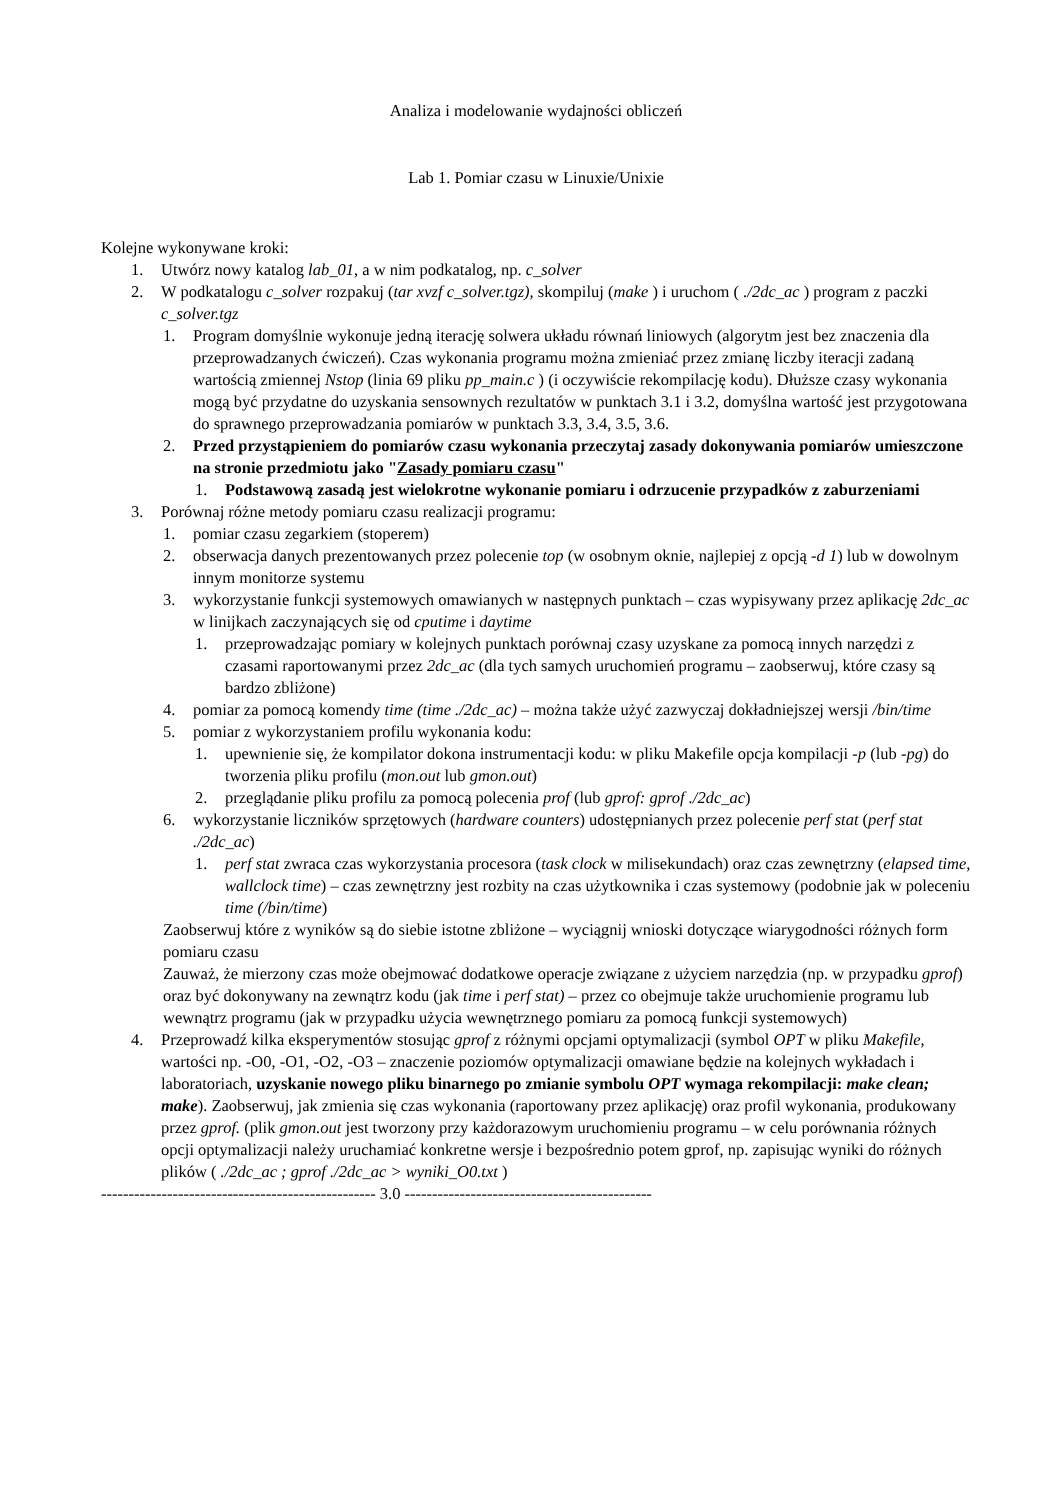Analiza i modelowanie wydajności obliczeń
Lab 1. Pomiar czasu w Linuxie/Unixie
Kolejne wykonywane kroki:
1. Utwórz nowy katalog lab_01, a w nim podkatalog, np. c_solver
2. W podkatalogu c_solver rozpakuj (tar xvzf c_solver.tgz), skompiluj (make ) i uruchom ( ./2dc_ac ) program z paczki c_solver.tgz
1. Program domyślnie wykonuje jedną iterację solwera układu równań liniowych (algorytm jest bez znaczenia dla przeprowadzanych ćwiczeń). Czas wykonania programu można zmieniać przez zmianę liczby iteracji zadaną wartością zmiennej Nstop (linia 69 pliku pp_main.c ) (i oczywiście rekompilację kodu). Dłuższe czasy wykonania mogą być przydatne do uzyskania sensownych rezultatów w punktach 3.1 i 3.2, domyślna wartość jest przygotowana do sprawnego przeprowadzania pomiarów w punktach 3.3, 3.4, 3.5, 3.6.
2. Przed przystąpieniem do pomiarów czasu wykonania przeczytaj zasady dokonywania pomiarów umieszczone na stronie przedmiotu jako "Zasady pomiaru czasu"
1. Podstawową zasadą jest wielokrotne wykonanie pomiaru i odrzucenie przypadków z zaburzeniami
3. Porównaj różne metody pomiaru czasu realizacji programu:
1. pomiar czasu zegarkiem (stoperem)
2. obserwacja danych prezentowanych przez polecenie top (w osobnym oknie, najlepiej z opcją -d 1) lub w dowolnym innym monitorze systemu
3. wykorzystanie funkcji systemowych omawianych w następnych punktach – czas wypisywany przez aplikację 2dc_ac w linijkach zaczynających się od cputime i daytime
1. przeprowadzając pomiary w kolejnych punktach porównaj czasy uzyskane za pomocą innych narzędzi z czasami raportowanymi przez 2dc_ac (dla tych samych uruchomień programu – zaobserwuj, które czasy są bardzo zbliżone)
4. pomiar za pomocą komendy time (time ./2dc_ac) – można także użyć zazwyczaj dokładniejszej wersji /bin/time
5. pomiar z wykorzystaniem profilu wykonania kodu:
1. upewnienie się, że kompilator dokona instrumentacji kodu: w pliku Makefile opcja kompilacji -p (lub -pg) do tworzenia pliku profilu (mon.out lub gmon.out)
2. przeglądanie pliku profilu za pomocą polecenia prof (lub gprof: gprof ./2dc_ac)
6. wykorzystanie liczników sprzętowych (hardware counters) udostępnianych przez polecenie perf stat (perf stat ./2dc_ac)
1. perf stat zwraca czas wykorzystania procesora (task clock w milisekundach) oraz czas zewnętrzny (elapsed time, wallclock time) – czas zewnętrzny jest rozbity na czas użytkownika i czas systemowy (podobnie jak w poleceniu time (/bin/time)
Zaobserwuj które z wyników są do siebie istotne zbliżone – wyciągnij wnioski dotyczące wiarygodności różnych form pomiaru czasu
Zauważ, że mierzony czas może obejmować dodatkowe operacje związane z użyciem narzędzia (np. w przypadku gprof) oraz być dokonywany na zewnątrz kodu (jak time i perf stat) – przez co obejmuje także uruchomienie programu lub wewnątrz programu (jak w przypadku użycia wewnętrznego pomiaru za pomocą funkcji systemowych)
4. Przeprowadź kilka eksperymentów stosując gprof z różnymi opcjami optymalizacji (symbol OPT w pliku Makefile, wartości np. -O0, -O1, -O2, -O3 – znaczenie poziomów optymalizacji omawiane będzie na kolejnych wykładach i laboratoriach, uzyskanie nowego pliku binarnego po zmianie symbolu OPT wymaga rekompilacji: make clean; make). Zaobserwuj, jak zmienia się czas wykonania (raportowany przez aplikację) oraz profil wykonania, produkowany przez gprof. (plik gmon.out jest tworzony przy każdorazowym uruchomieniu programu – w celu porównania różnych opcji optymalizacji należy uruchamiać konkretne wersje i bezpośrednio potem gprof, np. zapisując wyniki do różnych plików ( ./2dc_ac ; gprof ./2dc_ac > wyniki_O0.txt )
-------------------------------------------------- 3.0 ---------------------------------------------